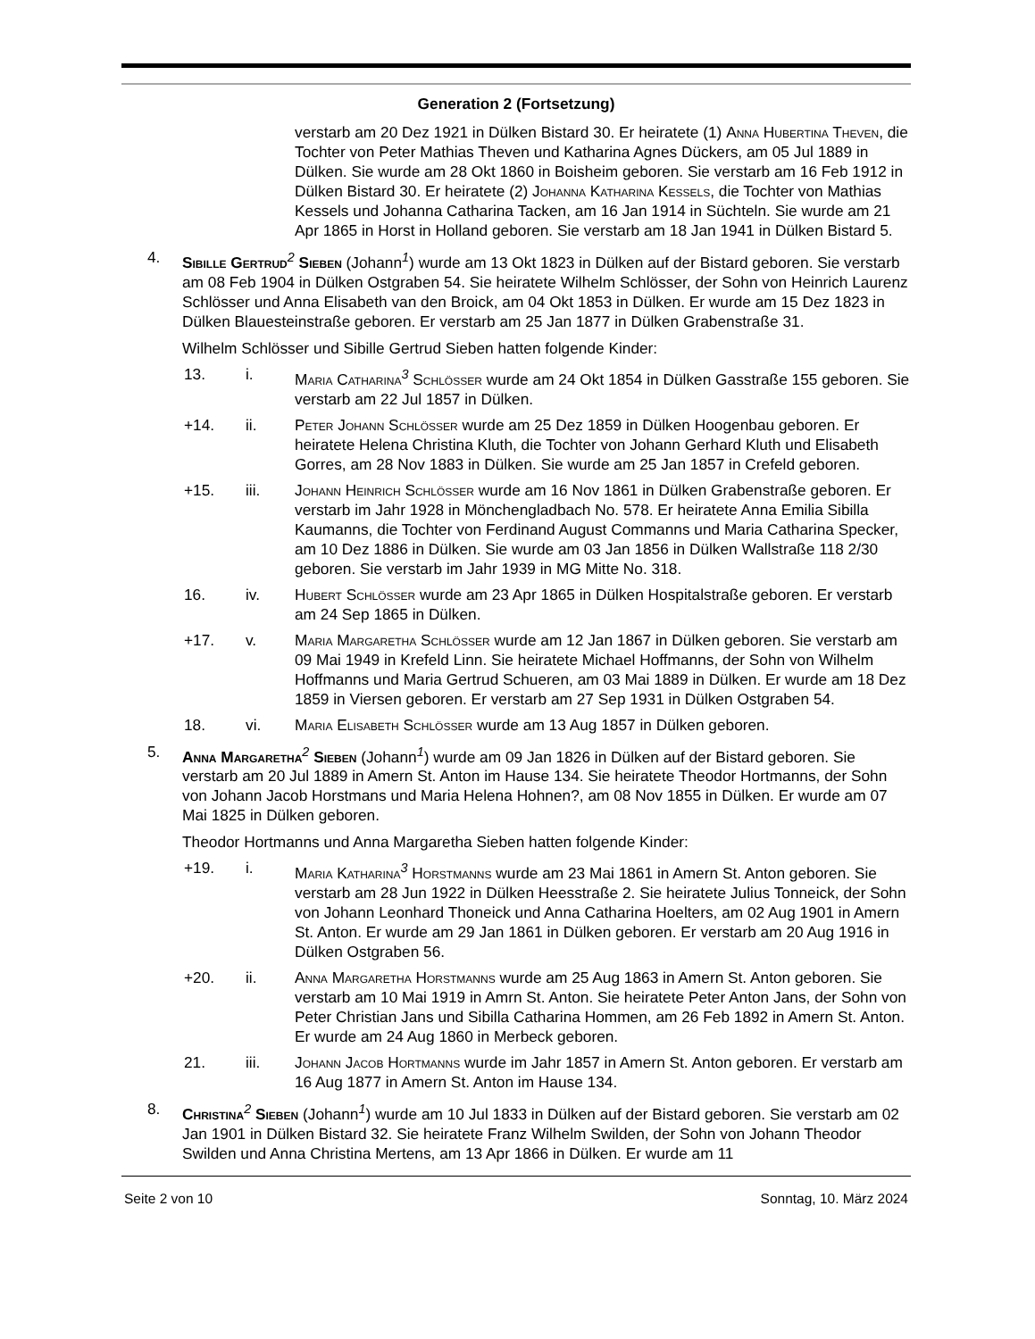Generation 2 (Fortsetzung)
verstarb am 20 Dez 1921 in Dülken Bistard 30. Er heiratete (1) Anna Hubertina Theven, die Tochter von Peter Mathias Theven und Katharina Agnes Dückers, am 05 Jul 1889 in Dülken. Sie wurde am 28 Okt 1860 in Boisheim geboren. Sie verstarb am 16 Feb 1912 in Dülken Bistard 30. Er heiratete (2) Johanna Katharina Kessels, die Tochter von Mathias Kessels und Johanna Catharina Tacken, am 16 Jan 1914 in Süchteln. Sie wurde am 21 Apr 1865 in Horst in Holland geboren. Sie verstarb am 18 Jan 1941 in Dülken Bistard 5.
4. Sibille Gertrud<sup>2</sup> Sieben (Johann<sup>1</sup>) wurde am 13 Okt 1823 in Dülken auf der Bistard geboren. Sie verstarb am 08 Feb 1904 in Dülken Ostgraben 54. Sie heiratete Wilhelm Schlösser, der Sohn von Heinrich Laurenz Schlösser und Anna Elisabeth van den Broick, am 04 Okt 1853 in Dülken. Er wurde am 15 Dez 1823 in Dülken Blauesteinstraße geboren. Er verstarb am 25 Jan 1877 in Dülken Grabenstraße 31.
Wilhelm Schlösser und Sibille Gertrud Sieben hatten folgende Kinder:
13. i. Maria Catharina<sup>3</sup> Schlößer wurde am 24 Okt 1854 in Dülken Gasstraße 155 geboren. Sie verstarb am 22 Jul 1857 in Dülken.
+14. ii. Peter Johann Schlößer wurde am 25 Dez 1859 in Dülken Hoogenbau geboren. Er heiratete Helena Christina Kluth, die Tochter von Johann Gerhard Kluth und Elisabeth Gorres, am 28 Nov 1883 in Dülken. Sie wurde am 25 Jan 1857 in Crefeld geboren.
+15. iii. Johann Heinrich Schlößer wurde am 16 Nov 1861 in Dülken Grabenstraße geboren. Er verstarb im Jahr 1928 in Mönchengladbach No. 578. Er heiratete Anna Emilia Sibilla Kaumanns, die Tochter von Ferdinand August Commanns und Maria Catharina Specker, am 10 Dez 1886 in Dülken. Sie wurde am 03 Jan 1856 in Dülken Wallstraße 118 2/30 geboren. Sie verstarb im Jahr 1939 in MG Mitte No. 318.
16. iv. Hubert Schlößer wurde am 23 Apr 1865 in Dülken Hospitalstraße geboren. Er verstarb am 24 Sep 1865 in Dülken.
+17. v. Maria Margaretha Schlößer wurde am 12 Jan 1867 in Dülken geboren. Sie verstarb am 09 Mai 1949 in Krefeld Linn. Sie heiratete Michael Hoffmanns, der Sohn von Wilhelm Hoffmanns und Maria Gertrud Schueren, am 03 Mai 1889 in Dülken. Er wurde am 18 Dez 1859 in Viersen geboren. Er verstarb am 27 Sep 1931 in Dülken Ostgraben 54.
18. vi. Maria Elisabeth Schlößer wurde am 13 Aug 1857 in Dülken geboren.
5. Anna Margaretha<sup>2</sup> Sieben (Johann<sup>1</sup>) wurde am 09 Jan 1826 in Dülken auf der Bistard geboren. Sie verstarb am 20 Jul 1889 in Amern St. Anton im Hause 134. Sie heiratete Theodor Hortmanns, der Sohn von Johann Jacob Horstmans und Maria Helena Hohnen?, am 08 Nov 1855 in Dülken. Er wurde am 07 Mai 1825 in Dülken geboren.
Theodor Hortmanns und Anna Margaretha Sieben hatten folgende Kinder:
+19. i. Maria Katharina<sup>3</sup> Horstmanns wurde am 23 Mai 1861 in Amern St. Anton geboren. Sie verstarb am 28 Jun 1922 in Dülken Heesstraße 2. Sie heiratete Julius Tonneick, der Sohn von Johann Leonhard Thoneick und Anna Catharina Hoelters, am 02 Aug 1901 in Amern St. Anton. Er wurde am 29 Jan 1861 in Dülken geboren. Er verstarb am 20 Aug 1916 in Dülken Ostgraben 56.
+20. ii. Anna Margaretha Horstmanns wurde am 25 Aug 1863 in Amern St. Anton geboren. Sie verstarb am 10 Mai 1919 in Amrn St. Anton. Sie heiratete Peter Anton Jans, der Sohn von Peter Christian Jans und Sibilla Catharina Hommen, am 26 Feb 1892 in Amern St. Anton. Er wurde am 24 Aug 1860 in Merbeck geboren.
21. iii. Johann Jacob Hortmanns wurde im Jahr 1857 in Amern St. Anton geboren. Er verstarb am 16 Aug 1877 in Amern St. Anton im Hause 134.
8. Christina<sup>2</sup> Sieben (Johann<sup>1</sup>) wurde am 10 Jul 1833 in Dülken auf der Bistard geboren. Sie verstarb am 02 Jan 1901 in Dülken Bistard 32. Sie heiratete Franz Wilhelm Swilden, der Sohn von Johann Theodor Swilden und Anna Christina Mertens, am 13 Apr 1866 in Dülken. Er wurde am 11
Seite 2 von 10 Sonntag, 10. März 2024